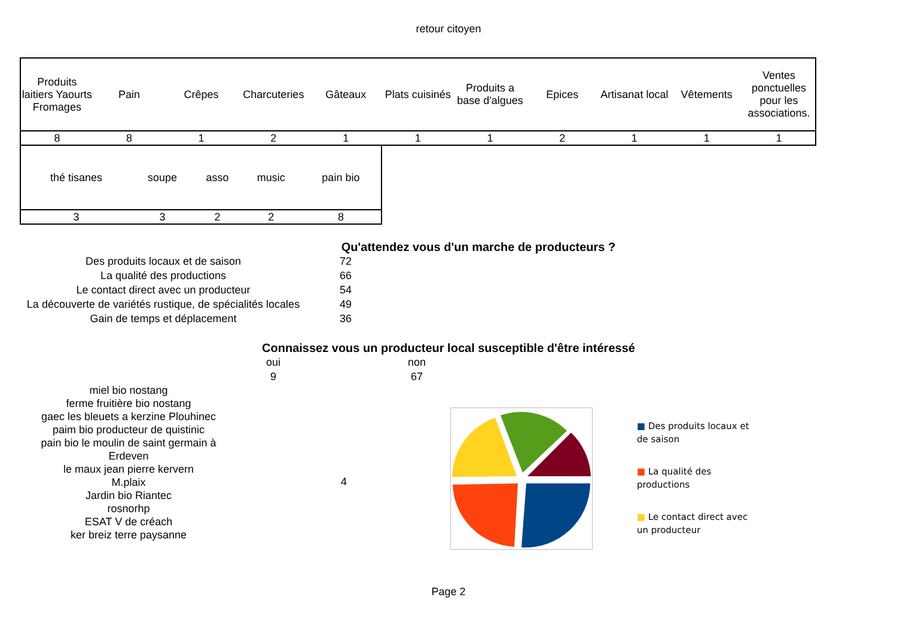retour citoyen
| Produits laitiers Yaourts Fromages | Pain | Crêpes | Charcuteries | Gâteaux | Plats cuisinés | Produits a base d'algues | Epices | Artisanat local | Vêtements | Ventes ponctuelles pour les associations. |
| 8 | 8 | 1 | 2 | 1 | 1 | 1 | 2 | 1 | 1 | 1 |
| thé tisanes | soupe | asso | music | pain bio |
| 3 | 3 | 2 | 2 | 8 |
Qu'attendez vous d'un marche de producteurs ?
| Des produits locaux et de saison | 72 |
| La qualité des productions | 66 |
| Le contact direct avec un producteur | 54 |
| La découverte de variétés rustique, de spécialités locales | 49 |
| Gain de temps et déplacement | 36 |
Connaissez vous un producteur local susceptible d'être intéressé
| oui | | non |
| 9 | | 67 |
miel bio nostang
ferme fruitière bio nostang
gaec les bleuets a kerzine Plouhinec
paim bio producteur de quistinic
pain bio le moulin de saint germain à Erdeven
le maux jean pierre kervern
M.plaix
Jardin bio Riantec
rosnorhp
ESAT V de créach
ker breiz terre paysanne
4
■ Des produits locaux et de saison
■ La qualité des productions
■ Le contact direct avec un producteur
Page 2